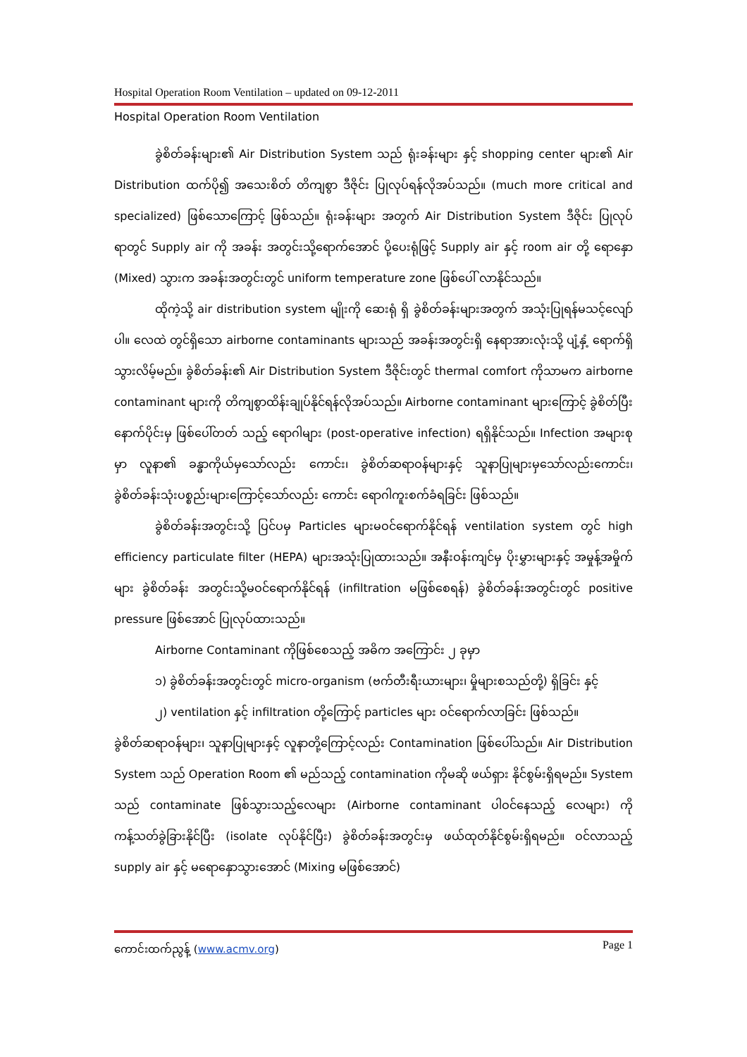Hospital Operation Room Ventilation – updated on 09-12-2011
Hospital Operation Room Ventilation
ခွဲစိတ်ခန်းများ၏ Air Distribution System သည် ရုံးခန်းများ နှင့် shopping center များ၏ Air Distribution ထက်ပို၍ အသေးစိတ် တိကျစွာ ဒီဇိုင်း ပြုလုပ်ရန်လိုအပ်သည်။ (much more critical and specialized) ဖြစ်သောကြောင့် ဖြစ်သည်။ ရုံးခန်းများ အတွက် Air Distribution System ဒီဇိုင်း ပြုလုပ်ရာတွင် Supply air ကို အခန်း အတွင်းသို့ရောက်အောင် ပို့ပေးရုံဖြင့် Supply air နှင့် room air တို့ ရောနှော (Mixed) သွားက အခန်းအတွင်းတွင် uniform temperature zone ဖြစ်ပေါ် လာနိုင်သည်။
ထိုကဲ့သို့ air distribution system မျိုးကို ဆေးရုံ ရှိ ခွဲစိတ်ခန်းများအတွက် အသုံးပြုရန်မသင့်လျော်ပါ။ လေထဲ တွင်ရှိသော airborne contaminants များသည် အခန်းအတွင်းရှိ နေရာအားလုံးသို့ ပျံ့နှံ့ ရောက်ရှိသွားလိမ့်မည်။ ခွဲစိတ်ခန်း၏ Air Distribution System ဒီဇိုင်းတွင် thermal comfort ကိုသာမက airborne contaminant များကို တိကျစွာထိန်းချုပ်နိုင်ရန်လိုအပ်သည်။ Airborne contaminant များကြောင့် ခွဲစိတ်ပြီးနောက်ပိုင်းမှ ဖြစ်ပေါ်တတ် သည့် ရောဂါများ (post-operative infection) ရရှိနိုင်သည်။ Infection အများစုမှာ လူနာ၏ ခန္ဓာကိုယ်မှသော်လည်း ကောင်း၊ ခွဲစိတ်ဆရာဝန်များနှင့် သူနာပြုများမှသော်လည်းကောင်း၊ ခွဲစိတ်ခန်းသုံးပစ္စည်းများကြောင့်သော်လည်း ကောင်း ရောဂါကူးစက်ခံရခြင်း ဖြစ်သည်။
ခွဲစိတ်ခန်းအတွင်းသို့ ပြင်ပမှ Particles များမဝင်ရောက်နိုင်ရန် ventilation system တွင် high efficiency particulate filter (HEPA) များအသုံးပြုထားသည်။ အနီးဝန်းကျင်မှ ပိုးမွှားများနှင့် အမှုန့်အမှိုက်များ ခွဲစိတ်ခန်း အတွင်းသို့မဝင်ရောက်နိုင်ရန် (infiltration မဖြစ်စေရန်) ခွဲစိတ်ခန်းအတွင်းတွင် positive pressure ဖြစ်အောင် ပြုလုပ်ထားသည်။
Airborne Contaminant ကိုဖြစ်စေသည့် အဓိက အကြောင်း ၂ ခုမှာ
၁) ခွဲစိတ်ခန်းအတွင်းတွင် micro-organism (ဗက်တီးရီးယားများ၊ မှိုများစသည်တို့) ရှိခြင်း နှင့်
၂) ventilation နှင့် infiltration တို့ကြောင့် particles များ ဝင်ရောက်လာခြင်း ဖြစ်သည်။
ခွဲစိတ်ဆရာဝန်များ၊ သူနာပြုများနှင့် လူနာတို့ကြောင့်လည်း Contamination ဖြစ်ပေါ်သည်။ Air Distribution System သည် Operation Room ၏ မည်သည့် contamination ကိုမဆို ဖယ်ရှား နိုင်စွမ်းရှိရမည်။ System သည် contaminate ဖြစ်သွားသည့်လေများ (Airborne contaminant ပါဝင်နေသည့် လေများ) ကို ကန့်သတ်ခွဲခြားနိုင်ပြီး (isolate လုပ်နိုင်ပြီး) ခွဲစိတ်ခန်းအတွင်းမှ ဖယ်ထုတ်နိုင်စွမ်းရှိရမည်။ ဝင်လာသည့် supply air နှင့် မရောနှောသွားအောင် (Mixing မဖြစ်အောင်)
ကောင်းထက်ညွန့် (www.acmv.org) Page 1